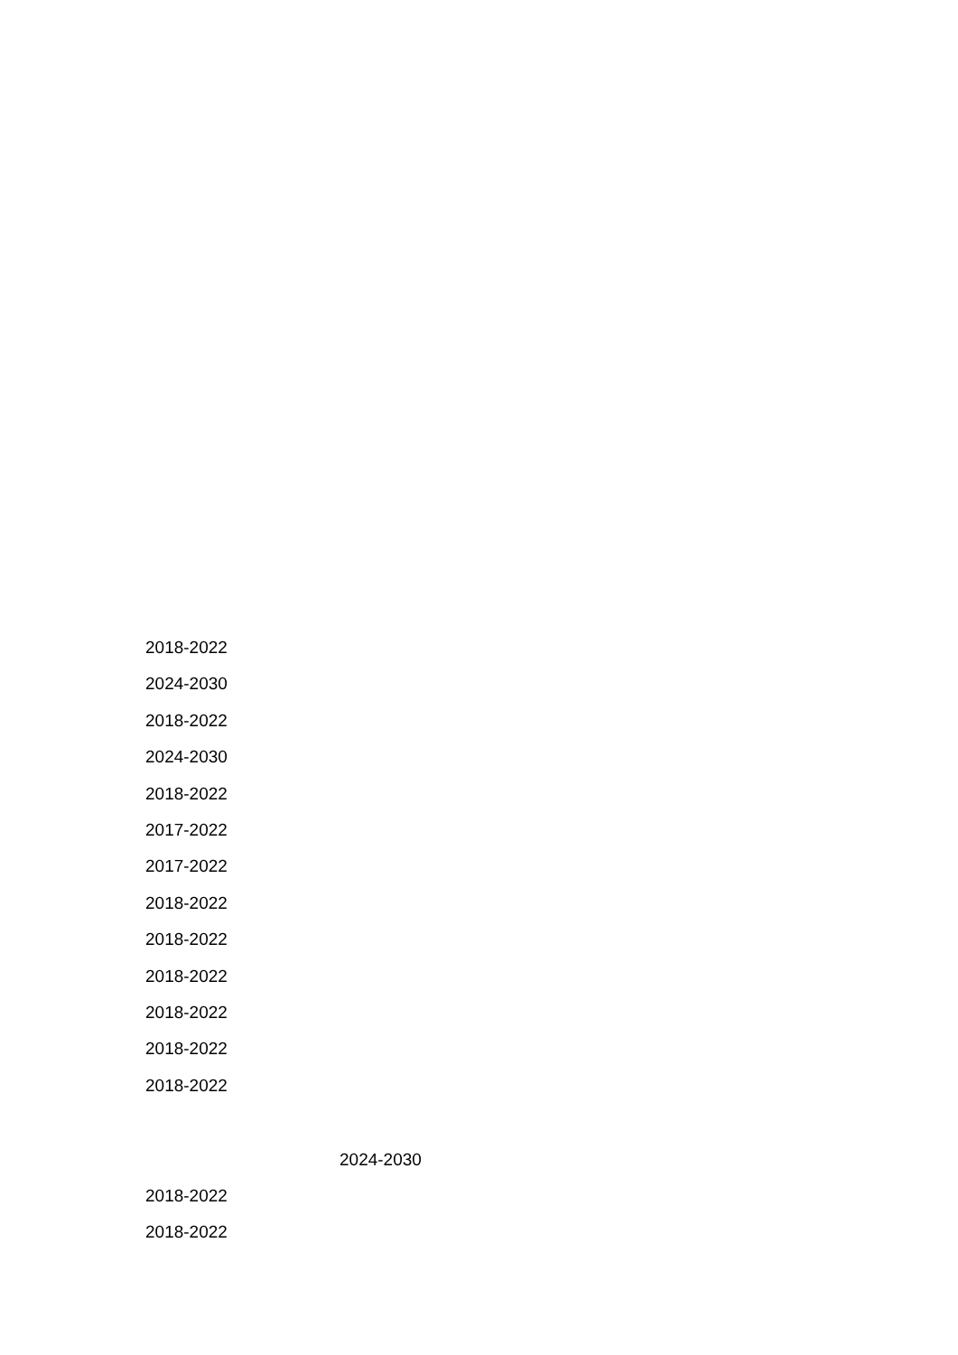2018-2022
2024-2030
2018-2022
2024-2030
2018-2022
2017-2022
2017-2022
2018-2022
2018-2022
2018-2022
2018-2022
2018-2022
2018-2022
2024-2030
2018-2022
2018-2022